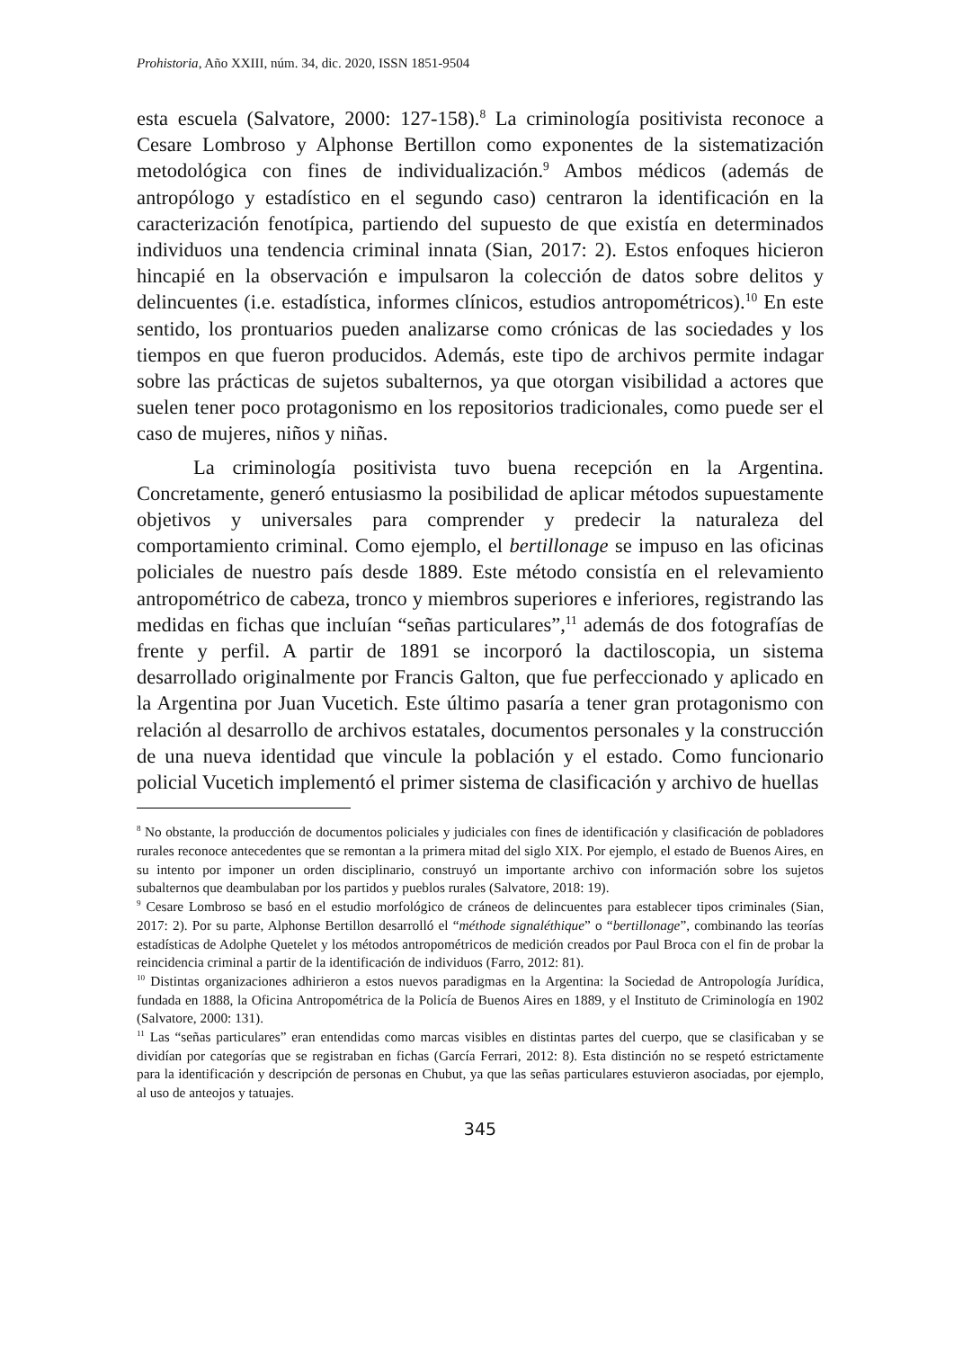Prohistoria, Año XXIII, núm. 34, dic. 2020, ISSN 1851-9504
esta escuela (Salvatore, 2000: 127-158).<sup>8</sup> La criminología positivista reconoce a Cesare Lombroso y Alphonse Bertillon como exponentes de la sistematización metodológica con fines de individualización.<sup>9</sup> Ambos médicos (además de antropólogo y estadístico en el segundo caso) centraron la identificación en la caracterización fenotípica, partiendo del supuesto de que existía en determinados individuos una tendencia criminal innata (Sian, 2017: 2). Estos enfoques hicieron hincapié en la observación e impulsaron la colección de datos sobre delitos y delincuentes (i.e. estadística, informes clínicos, estudios antropométricos).<sup>10</sup> En este sentido, los prontuarios pueden analizarse como crónicas de las sociedades y los tiempos en que fueron producidos. Además, este tipo de archivos permite indagar sobre las prácticas de sujetos subalternos, ya que otorgan visibilidad a actores que suelen tener poco protagonismo en los repositorios tradicionales, como puede ser el caso de mujeres, niños y niñas.
La criminología positivista tuvo buena recepción en la Argentina. Concretamente, generó entusiasmo la posibilidad de aplicar métodos supuestamente objetivos y universales para comprender y predecir la naturaleza del comportamiento criminal. Como ejemplo, el bertillonage se impuso en las oficinas policiales de nuestro país desde 1889. Este método consistía en el relevamiento antropométrico de cabeza, tronco y miembros superiores e inferiores, registrando las medidas en fichas que incluían “señas particulares”,<sup>11</sup> además de dos fotografías de frente y perfil. A partir de 1891 se incorporó la dactiloscopia, un sistema desarrollado originalmente por Francis Galton, que fue perfeccionado y aplicado en la Argentina por Juan Vucetich. Este último pasaría a tener gran protagonismo con relación al desarrollo de archivos estatales, documentos personales y la construcción de una nueva identidad que vincule la población y el estado. Como funcionario policial Vucetich implementó el primer sistema de clasificación y archivo de huellas
<sup>8</sup> No obstante, la producción de documentos policiales y judiciales con fines de identificación y clasificación de pobladores rurales reconoce antecedentes que se remontan a la primera mitad del siglo XIX. Por ejemplo, el estado de Buenos Aires, en su intento por imponer un orden disciplinario, construyó un importante archivo con información sobre los sujetos subalternos que deambulaban por los partidos y pueblos rurales (Salvatore, 2018: 19).
<sup>9</sup> Cesare Lombroso se basó en el estudio morfológico de cráneos de delincuentes para establecer tipos criminales (Sian, 2017: 2). Por su parte, Alphonse Bertillon desarrolló el “méthode signaléthique” o “bertillonage”, combinando las teorías estadísticas de Adolphe Quetelet y los métodos antropométricos de medición creados por Paul Broca con el fin de probar la reincidencia criminal a partir de la identificación de individuos (Farro, 2012: 81).
<sup>10</sup> Distintas organizaciones adhirieron a estos nuevos paradigmas en la Argentina: la Sociedad de Antropología Jurídica, fundada en 1888, la Oficina Antropométrica de la Policía de Buenos Aires en 1889, y el Instituto de Criminología en 1902 (Salvatore, 2000: 131).
<sup>11</sup> Las “señas particulares” eran entendidas como marcas visibles en distintas partes del cuerpo, que se clasificaban y se dividían por categorías que se registraban en fichas (García Ferrari, 2012: 8). Esta distinción no se respetó estrictamente para la identificación y descripción de personas en Chubut, ya que las señas particulares estuvieron asociadas, por ejemplo, al uso de anteojos y tatuajes.
345